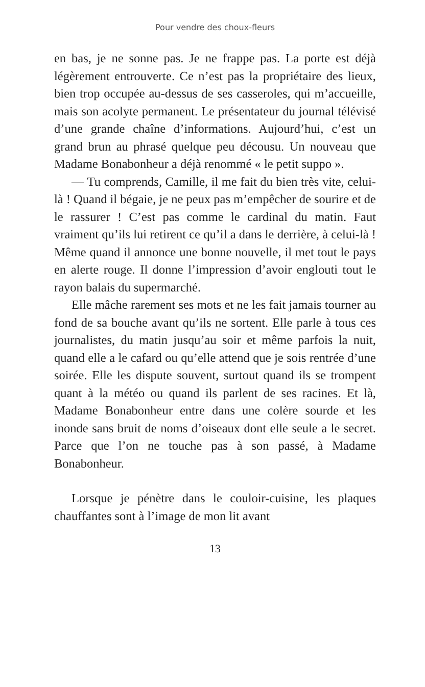Pour vendre des choux-fleurs
en bas, je ne sonne pas. Je ne frappe pas. La porte est déjà légèrement entrouverte. Ce n’est pas la propriétaire des lieux, bien trop occupée au-dessus de ses casseroles, qui m’accueille, mais son acolyte permanent. Le présentateur du journal télévisé d’une grande chaîne d’informations. Aujourd’hui, c’est un grand brun au phrasé quelque peu décousu. Un nouveau que Madame Bonabonheur a déjà renommé « le petit suppo ».
— Tu comprends, Camille, il me fait du bien très vite, celui-là ! Quand il bégaie, je ne peux pas m’empêcher de sourire et de le rassurer ! C’est pas comme le cardinal du matin. Faut vraiment qu’ils lui retirent ce qu’il a dans le derrière, à celui-là ! Même quand il annonce une bonne nouvelle, il met tout le pays en alerte rouge. Il donne l’impression d’avoir englouti tout le rayon balais du supermarché.
Elle mâche rarement ses mots et ne les fait jamais tourner au fond de sa bouche avant qu’ils ne sortent. Elle parle à tous ces journalistes, du matin jusqu’au soir et même parfois la nuit, quand elle a le cafard ou qu’elle attend que je sois rentrée d’une soirée. Elle les dispute souvent, surtout quand ils se trompent quant à la météo ou quand ils parlent de ses racines. Et là, Madame Bonabonheur entre dans une colère sourde et les inonde sans bruit de noms d’oiseaux dont elle seule a le secret. Parce que l’on ne touche pas à son passé, à Madame Bonabonheur.
Lorsque je pénètre dans le couloir-cuisine, les plaques chauffantes sont à l’image de mon lit avant
13